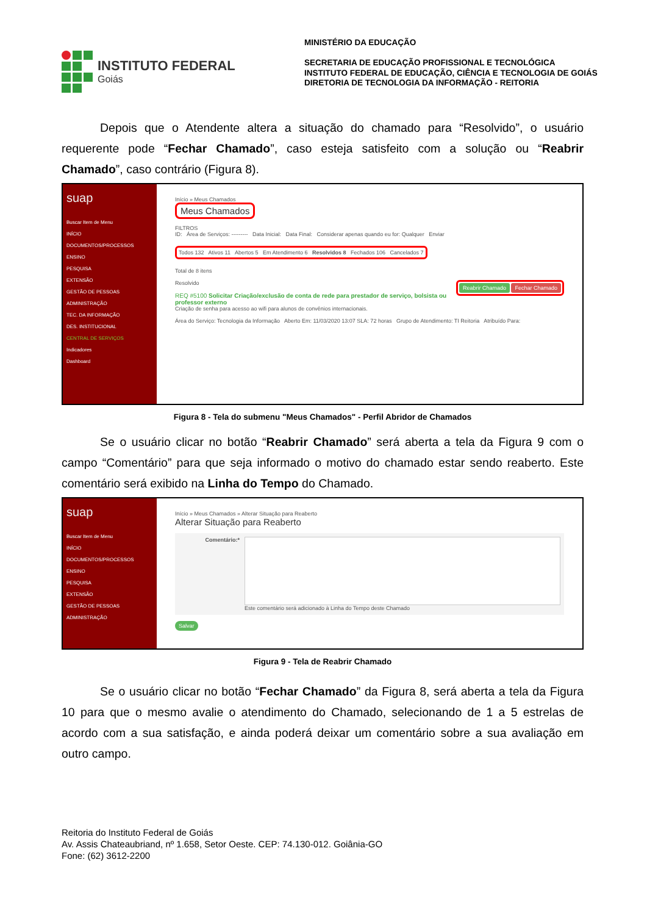INSTITUTO FEDERAL
Goiás
MINISTÉRIO DA EDUCAÇÃO
SECRETARIA DE EDUCAÇÃO PROFISSIONAL E TECNOLÓGICA
INSTITUTO FEDERAL DE EDUCAÇÃO, CIÊNCIA E TECNOLOGIA DE GOIÁS
DIRETORIA DE TECNOLOGIA DA INFORMAÇÃO - REITORIA
Depois que o Atendente altera a situação do chamado para “Resolvido”, o usuário requerente pode “Fechar Chamado”, caso esteja satisfeito com a solução ou “Reabrir Chamado”, caso contrário (Figura 8).
suap
Buscar Item de Menu
INÍCIO
DOCUMENTOS/PROCESSOS
ENSINO
PESQUISA
EXTENSÃO
GESTÃO DE PESSOAS
ADMINISTRAÇÃO
TEC. DA INFORMAÇÃO
DES. INSTITUCIONAL
CENTRAL DE SERVIÇOS
Indicadores
Dashboard
Início » Meus Chamados
Meus Chamados
FILTROS
ID: Área de Serviços: --------- Data Inicial: Data Final: Considerar apenas quando eu for: Qualquer Enviar
Todos 132 Ativos 11 Abertos 5 Em Atendimento 6 Resolvidos 8 Fechados 106 Cancelados 7
Total de 8 itens
Resolvido Reabrir Chamado Fechar Chamado
REQ #5100 Solicitar Criação/exclusão de conta de rede para prestador de serviço, bolsista ou professor externo
Criação de senha para acesso ao wifi para alunos de convênios internacionais.
Área do Serviço: Tecnologia da Informação Aberto Em: 11/03/2020 13:07 SLA: 72 horas Grupo de Atendimento: TI Reitoria Atribuído Para:
Figura 8 - Tela do submenu "Meus Chamados" - Perfil Abridor de Chamados
Se o usuário clicar no botão “Reabrir Chamado” será aberta a tela da Figura 9 com o campo “Comentário” para que seja informado o motivo do chamado estar sendo reaberto. Este comentário será exibido na Linha do Tempo do Chamado.
suap
Buscar Item de Menu
INÍCIO
DOCUMENTOS/PROCESSOS
ENSINO
PESQUISA
EXTENSÃO
GESTÃO DE PESSOAS
ADMINISTRAÇÃO
Início » Meus Chamados » Alterar Situação para Reaberto
Alterar Situação para Reaberto
Comentário:* Este comentário será adicionado à Linha do Tempo deste Chamado
Salvar
Figura 9 - Tela de Reabrir Chamado
Se o usuário clicar no botão “Fechar Chamado” da Figura 8, será aberta a tela da Figura 10 para que o mesmo avalie o atendimento do Chamado, selecionando de 1 a 5 estrelas de acordo com a sua satisfação, e ainda poderá deixar um comentário sobre a sua avaliação em outro campo.
Reitoria do Instituto Federal de Goiás
Av. Assis Chateaubriand, nº 1.658, Setor Oeste. CEP: 74.130-012. Goiânia-GO
Fone: (62) 3612-2200